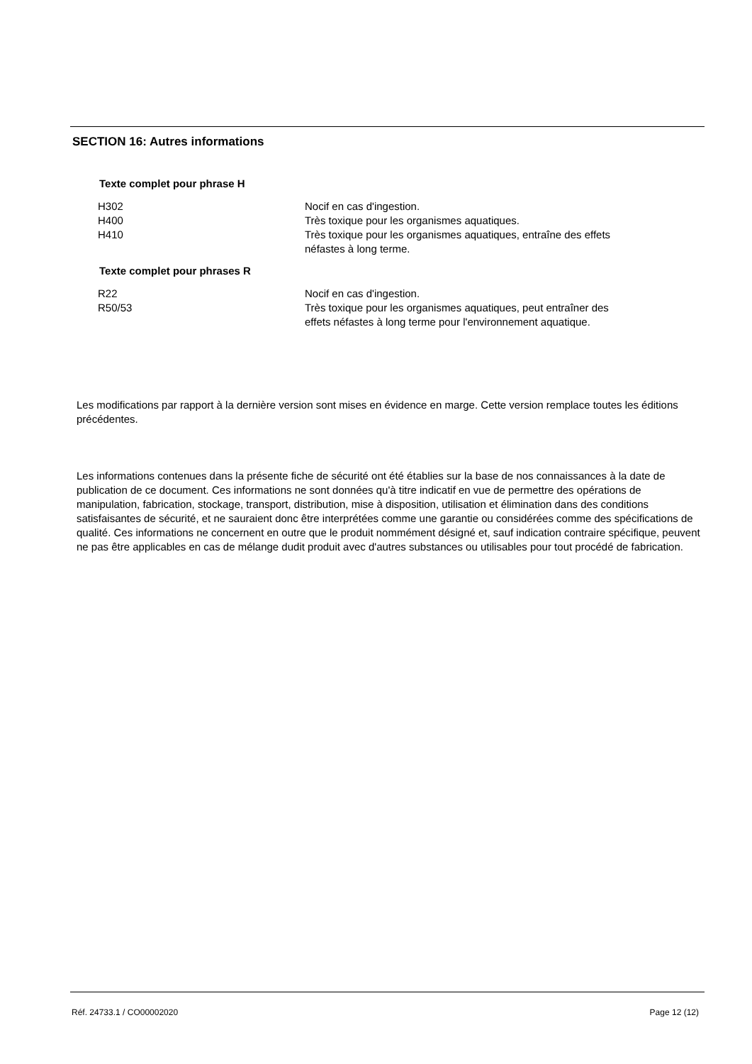SECTION 16: Autres informations
Texte complet pour phrase H
| H302 | Nocif en cas d'ingestion. |
| H400 | Très toxique pour les organismes aquatiques. |
| H410 | Très toxique pour les organismes aquatiques, entraîne des effets néfastes à long terme. |
Texte complet pour phrases R
| R22 | Nocif en cas d'ingestion. |
| R50/53 | Très toxique pour les organismes aquatiques, peut entraîner des effets néfastes à long terme pour l'environnement aquatique. |
Les modifications par rapport à la dernière version sont mises en évidence en marge. Cette version remplace toutes les éditions précédentes.
Les informations contenues dans la présente fiche de sécurité ont été établies sur la base de nos connaissances à la date de publication de ce document. Ces informations ne sont données qu'à titre indicatif en vue de permettre des opérations de manipulation, fabrication, stockage, transport, distribution, mise à disposition, utilisation et élimination dans des conditions satisfaisantes de sécurité, et ne sauraient donc être interprétées comme une garantie ou considérées comme des spécifications de qualité. Ces informations ne concernent en outre que le produit nommément désigné et, sauf indication contraire spécifique, peuvent ne pas être applicables en cas de mélange dudit produit avec d'autres substances ou utilisables pour tout procédé de fabrication.
Réf. 24733.1 / CO00002020 Page 12 (12)